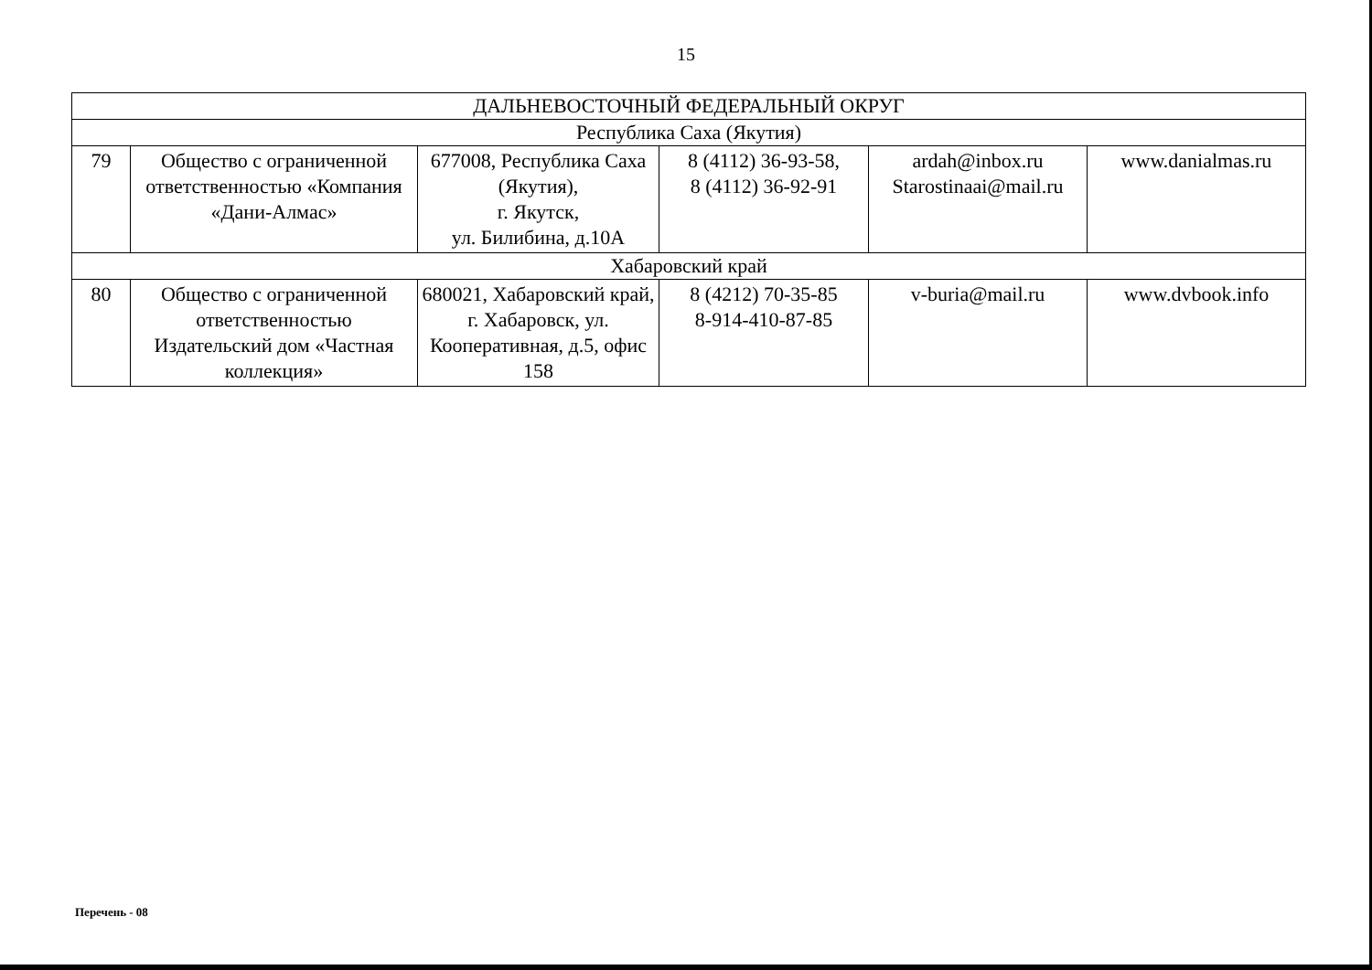15
| ДАЛЬНЕВОСТОЧНЫЙ ФЕДЕРАЛЬНЫЙ ОКРУГ | | | | | |
| Республика Саха (Якутия) | | | | | |
| 79 | Общество с ограниченной ответственностью «Компания «Дани-Алмас» | 677008, Республика Саха (Якутия), г. Якутск, ул. Билибина, д.10А | 8 (4112) 36-93-58, 8 (4112) 36-92-91 | ardah@inbox.ru Starostinaai@mail.ru | www.danialmas.ru |
| Хабаровский край | | | | | |
| 80 | Общество с ограниченной ответственностью Издательский дом «Частная коллекция» | 680021, Хабаровский край, г. Хабаровск, ул. Кооперативная, д.5, офис 158 | 8 (4212) 70-35-85 8-914-410-87-85 | v-buria@mail.ru | www.dvbook.info |
Перечень - 08